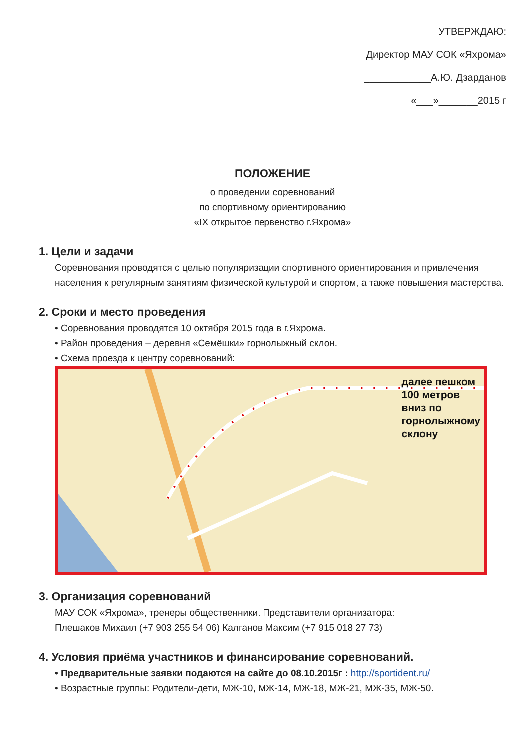УТВЕРЖДАЮ:
Директор МАУ СОК «Яхрома»
____________А.Ю. Дзарданов
«___»_______2015 г
ПОЛОЖЕНИЕ
о проведении соревнований
по спортивному ориентированию
«IX открытое первенство г.Яхрома»
1. Цели и задачи
Соревнования проводятся с целью популяризации спортивного ориентирования и привлечения населения к регулярным занятиям физической культурой и спортом, а также повышения мастерства.
2. Сроки и место проведения
• Соревнования проводятся 10 октября 2015 года в г.Яхрома.
• Район проведения – деревня «Семёшки» горнолыжный склон.
• Схема проезда к центру соревнований:
далее пешком
100 метров
вниз по
горнолыжному
склону
3. Организация соревнований
МАУ СОК «Яхрома», тренеры общественники. Представители организатора:
Плешаков Михаил (+7 903 255 54 06) Калганов Максим (+7 915 018 27 73)
4. Условия приёма участников и финансирование соревнований.
• Предварительные заявки подаются на сайте до 08.10.2015г : http://sportident.ru/
• Возрастные группы: Родители-дети, МЖ-10, МЖ-14, МЖ-18, МЖ-21, МЖ-35, МЖ-50.